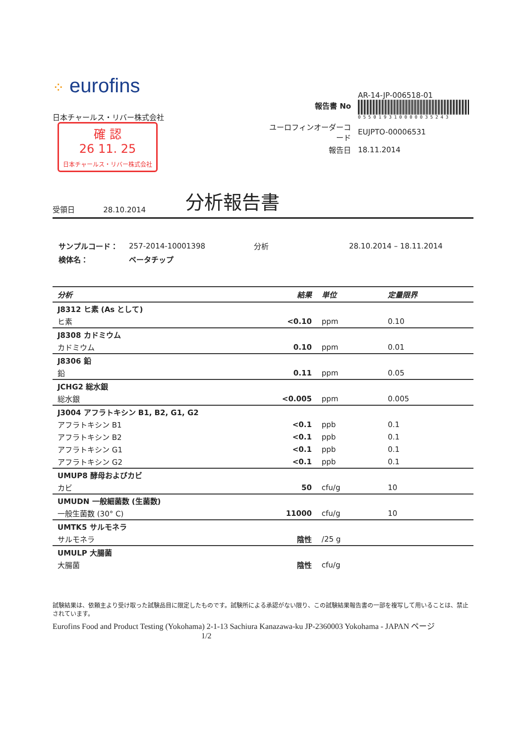⁘ eurofins
日本チャールス・リバー株式会社 確 認
26 11. 25
日本チャールス・リバー株式会社
| 報告書 No | AR-14-JP-006518-01 055019310000035243 |
| ユーロフィンオーダーコード | EUJPTO-00006531 |
| 報告日 | 18.11.2014 |
受領日 28.10.2014 分析報告書
| サンプルコード： | 257-2014-10001398 | 分析 | 28.10.2014 – 18.11.2014 |
| 検体名： | ベータチップ | | |
| 分析 | 結果 | 単位 | 定量限界 |
| --- | --- | --- | --- |
| J8312 ヒ素 (As として) | | | |
| ヒ素 | <0.10 | ppm | 0.10 |
| J8308 カドミウム | | | |
| カドミウム | 0.10 | ppm | 0.01 |
| J8306 鉛 | | | |
| 鉛 | 0.11 | ppm | 0.05 |
| JCHG2 総水銀 | | | |
| 総水銀 | <0.005 | ppm | 0.005 |
| J3004 アフラトキシン B1, B2, G1, G2 | | | |
| アフラトキシン B1 | <0.1 | ppb | 0.1 |
| アフラトキシン B2 | <0.1 | ppb | 0.1 |
| アフラトキシン G1 | <0.1 | ppb | 0.1 |
| アフラトキシン G2 | <0.1 | ppb | 0.1 |
| UMUP8 酵母およびカビ | | | |
| カビ | 50 | cfu/g | 10 |
| UMUDN 一般細菌数 (生菌数) | | | |
| 一般生菌数 (30° C) | 11000 | cfu/g | 10 |
| UMTK5 サルモネラ | | | |
| サルモネラ | 陰性 | /25 g | |
| UMULP 大腸菌 | | | |
| 大腸菌 | 陰性 | cfu/g | |
試験結果は、依頼主より受け取った試験品目に限定したものです。試験所による承認がない限り、この試験結果報告書の一部を複写して用いることは、禁止されています。
Eurofins Food and Product Testing (Yokohama) 2-1-13 Sachiura Kanazawa-ku JP-2360003 Yokohama - JAPAN ページ 1/2